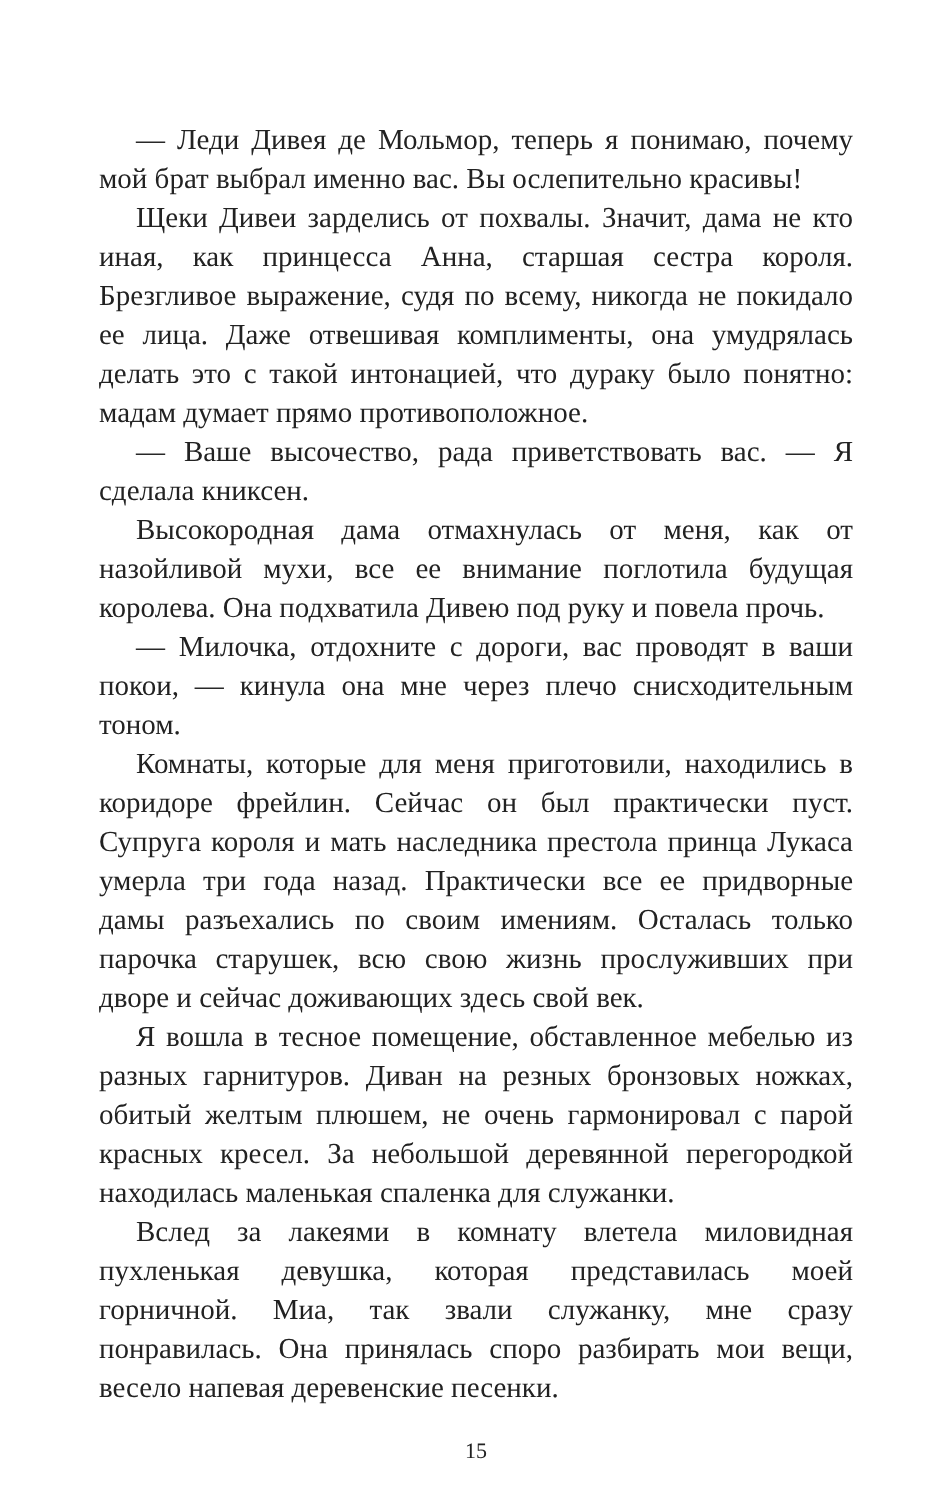— Леди Дивея де Мольмор, теперь я понимаю, почему мой брат выбрал именно вас. Вы ослепительно красивы!
Щеки Дивеи зарделись от похвалы. Значит, дама не кто иная, как принцесса Анна, старшая сестра короля. Брезгливое выражение, судя по всему, никогда не покидало ее лица. Даже отвешивая комплименты, она умудрялась делать это с такой интонацией, что дураку было понятно: мадам думает прямо противоположное.
— Ваше высочество, рада приветствовать вас. — Я сделала книксен.
Высокородная дама отмахнулась от меня, как от назойливой мухи, все ее внимание поглотила будущая королева. Она подхватила Дивею под руку и повела прочь.
— Милочка, отдохните с дороги, вас проводят в ваши покои, — кинула она мне через плечо снисходительным тоном.
Комнаты, которые для меня приготовили, находились в коридоре фрейлин. Сейчас он был практически пуст. Супруга короля и мать наследника престола принца Лукаса умерла три года назад. Практически все ее придворные дамы разъехались по своим имениям. Осталась только парочка старушек, всю свою жизнь прослуживших при дворе и сейчас доживающих здесь свой век.
Я вошла в тесное помещение, обставленное мебелью из разных гарнитуров. Диван на резных бронзовых ножках, обитый желтым плюшем, не очень гармонировал с парой красных кресел. За небольшой деревянной перегородкой находилась маленькая спаленка для служанки.
Вслед за лакеями в комнату влетела миловидная пухленькая девушка, которая представилась моей горничной. Миа, так звали служанку, мне сразу понравилась. Она принялась споро разбирать мои вещи, весело напевая деревенские песенки.
15